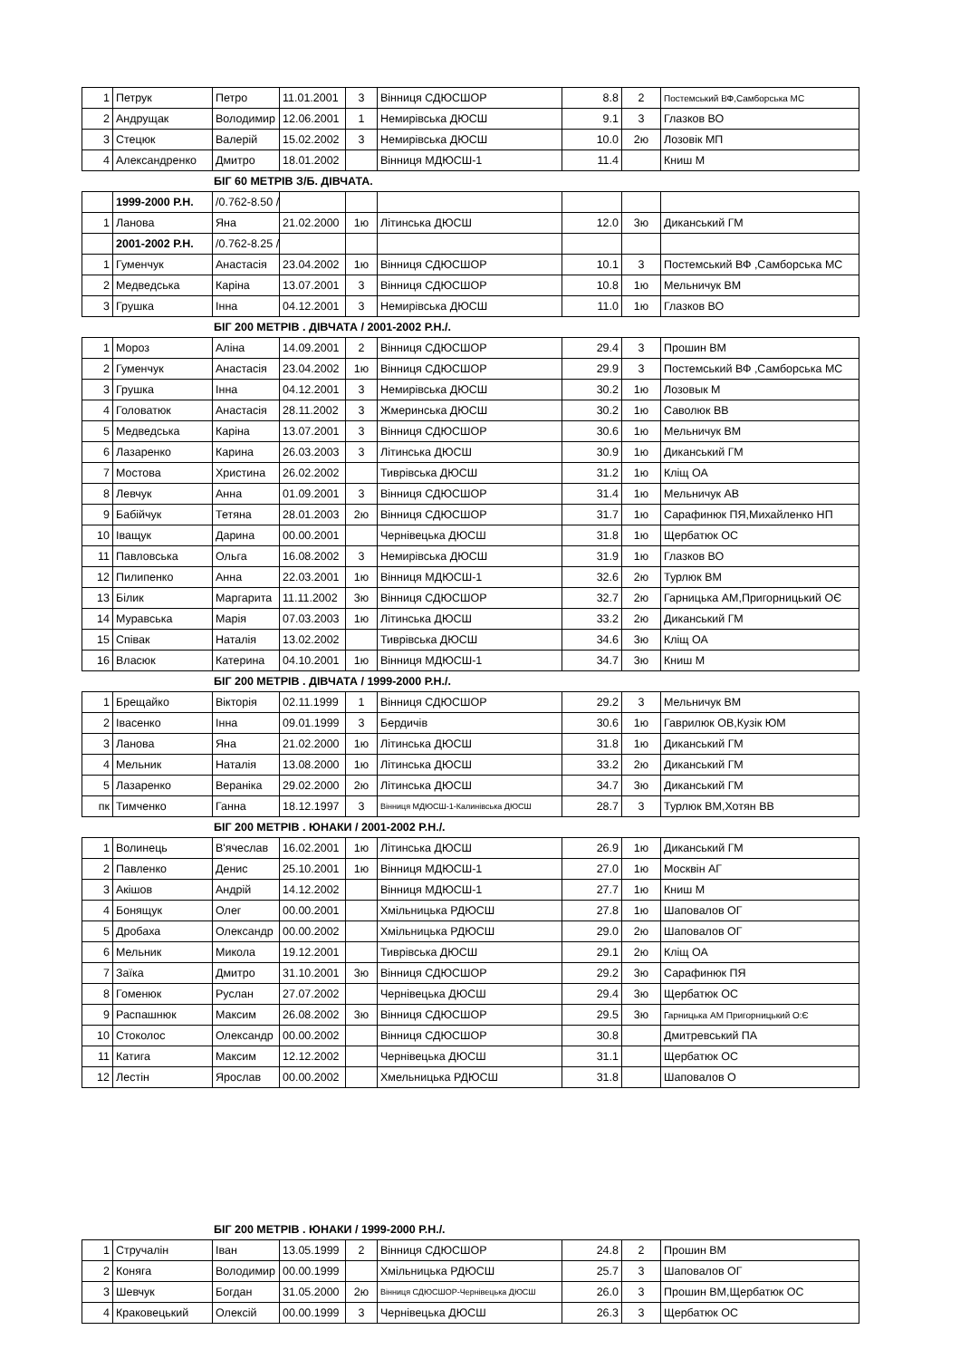| 1 | Петрук | Петро | 11.01.2001 | 3 | Вінниця СДЮСШОР | 8.8 | 2 | Постемський ВФ,Самборська МС |
| 2 | Андрущак | Володимир | 12.06.2001 | 1 | Немирівська ДЮСШ | 9.1 | 3 | Глазков ВО |
| 3 | Стецюк | Валерій | 15.02.2002 | 3 | Немирівська ДЮСШ | 10.0 | 2ю | Лозовік МП |
| 4 | Александренко | Дмитро | 18.01.2002 | | Вінниця МДЮСШ-1 | 11.4 | | Книш М |
БІГ 60 МЕТРІВ З/Б. ДІВЧАТА.
| | 1999-2000 Р.Н. | /0.762-8.50 / | | | | | | |
| 1 | Ланова | Яна | 21.02.2000 | 1ю | Літинська ДЮСШ | 12.0 | 3ю | Диканський ГМ |
| | 2001-2002 Р.Н. | /0.762-8.25 / | | | | | | |
| 1 | Гуменчук | Анастасія | 23.04.2002 | 1ю | Вінниця СДЮСШОР | 10.1 | 3 | Постемський ВФ ,Самборська МС |
| 2 | Медведська | Каріна | 13.07.2001 | 3 | Вінниця СДЮСШОР | 10.8 | 1ю | Мельничук ВМ |
| 3 | Грушка | Інна | 04.12.2001 | 3 | Немирівська ДЮСШ | 11.0 | 1ю | Глазков ВО |
БІГ 200 МЕТРІВ . ДІВЧАТА / 2001-2002 Р.Н./.
| 1 | Мороз | Аліна | 14.09.2001 | 2 | Вінниця СДЮСШОР | 29.4 | 3 | Прошин ВМ |
| 2 | Гуменчук | Анастасія | 23.04.2002 | 1ю | Вінниця СДЮСШОР | 29.9 | 3 | Постемський ВФ ,Самборська МС |
| 3 | Грушка | Інна | 04.12.2001 | 3 | Немирівська ДЮСШ | 30.2 | 1ю | Лозовык М |
| 4 | Головатюк | Анастасія | 28.11.2002 | 3 | Жмеринська ДЮСШ | 30.2 | 1ю | Саволюк ВВ |
| 5 | Медведська | Каріна | 13.07.2001 | 3 | Вінниця СДЮСШОР | 30.6 | 1ю | Мельничук ВМ |
| 6 | Лазаренко | Карина | 26.03.2003 | 3 | Літинська ДЮСШ | 30.9 | 1ю | Диканський ГМ |
| 7 | Мостова | Христина | 26.02.2002 | | Тиврівська ДЮСШ | 31.2 | 1ю | Кліщ ОА |
| 8 | Левчук | Анна | 01.09.2001 | 3 | Вінниця СДЮСШОР | 31.4 | 1ю | Мельничук АВ |
| 9 | Бабійчук | Тетяна | 28.01.2003 | 2ю | Вінниця СДЮСШОР | 31.7 | 1ю | Сарафинюк ПЯ,Михайленко НП |
| 10 | Іващук | Дарина | 00.00.2001 | | Чернівецька ДЮСШ | 31.8 | 1ю | Щербатюк ОС |
| 11 | Павловська | Ольга | 16.08.2002 | 3 | Немирівська ДЮСШ | 31.9 | 1ю | Глазков ВО |
| 12 | Пилипенко | Анна | 22.03.2001 | 1ю | Вінниця МДЮСШ-1 | 32.6 | 2ю | Турлюк ВМ |
| 13 | Білик | Маргарита | 11.11.2002 | 3ю | Вінниця СДЮСШОР | 32.7 | 2ю | Гарницька АМ,Пригорницький ОЄ |
| 14 | Муравська | Марія | 07.03.2003 | 1ю | Літинська ДЮСШ | 33.2 | 2ю | Диканський ГМ |
| 15 | Співак | Наталія | 13.02.2002 | | Тиврівська ДЮСШ | 34.6 | 3ю | Кліщ ОА |
| 16 | Власюк | Катерина | 04.10.2001 | 1ю | Вінниця МДЮСШ-1 | 34.7 | 3ю | Книш М |
БІГ 200 МЕТРІВ . ДІВЧАТА / 1999-2000 Р.Н./.
| 1 | Брещайко | Вікторія | 02.11.1999 | 1 | Вінниця СДЮСШОР | 29.2 | 3 | Мельничук ВМ |
| 2 | Івасенко | Інна | 09.01.1999 | 3 | Бердичів | 30.6 | 1ю | Гаврилюк ОВ,Кузік ЮМ |
| 3 | Ланова | Яна | 21.02.2000 | 1ю | Літинська ДЮСШ | 31.8 | 1ю | Диканський ГМ |
| 4 | Мельник | Наталія | 13.08.2000 | 1ю | Літинська ДЮСШ | 33.2 | 2ю | Диканський ГМ |
| 5 | Лазаренко | Вераніка | 29.02.2000 | 2ю | Літинська ДЮСШ | 34.7 | 3ю | Диканський ГМ |
| пк | Тимченко | Ганна | 18.12.1997 | 3 | Вінниця МДЮСШ-1-Калинівська ДЮСШ | 28.7 | 3 | Турлюк ВМ,Хотян ВВ |
БІГ 200 МЕТРІВ . ЮНАКИ / 2001-2002 Р.Н./.
| 1 | Волинець | В'ячеслав | 16.02.2001 | 1ю | Літинська ДЮСШ | 26.9 | 1ю | Диканський ГМ |
| 2 | Павленко | Денис | 25.10.2001 | 1ю | Вінниця МДЮСШ-1 | 27.0 | 1ю | Москвін АГ |
| 3 | Акішов | Андрій | 14.12.2002 | | Вінниця МДЮСШ-1 | 27.7 | 1ю | Книш М |
| 4 | Бонящук | Олег | 00.00.2001 | | Хмільницька РДЮСШ | 27.8 | 1ю | Шаповалов ОГ |
| 5 | Дробаха | Олександр | 00.00.2002 | | Хмільницька РДЮСШ | 29.0 | 2ю | Шаповалов ОГ |
| 6 | Мельник | Микола | 19.12.2001 | | Тиврівська ДЮСШ | 29.1 | 2ю | Кліщ ОА |
| 7 | Заїка | Дмитро | 31.10.2001 | 3ю | Вінниця СДЮСШОР | 29.2 | 3ю | Сарафинюк ПЯ |
| 8 | Гоменюк | Руслан | 27.07.2002 | | Чернівецька ДЮСШ | 29.4 | 3ю | Щербатюк ОС |
| 9 | Распашнюк | Максим | 26.08.2002 | 3ю | Вінниця СДЮСШОР | 29.5 | 3ю | Гарницька АМ Пригорницький О:Є |
| 10 | Стоколос | Олександр | 00.00.2002 | | Вінниця СДЮСШОР | 30.8 | | Дмитревський ПА |
| 11 | Катига | Максим | 12.12.2002 | | Чернівецька ДЮСШ | 31.1 | | Щербатюк ОС |
| 12 | Лестін | Ярослав | 00.00.2002 | | Хмельницька РДЮСШ | 31.8 | | Шаповалов О |
БІГ 200 МЕТРІВ . ЮНАКИ / 1999-2000 Р.Н./.
| 1 | Стручалін | Іван | 13.05.1999 | 2 | Вінниця СДЮСШОР | 24.8 | 2 | Прошин ВМ |
| 2 | Коняга | Володимир | 00.00.1999 | | Хмільницька РДЮСШ | 25.7 | 3 | Шаповалов ОГ |
| 3 | Шевчук | Богдан | 31.05.2000 | 2ю | Вінниця СДЮСШОР-Чернівецька ДЮСШ | 26.0 | 3 | Прошин ВМ,Щербатюк ОС |
| 4 | Краковецький | Олексій | 00.00.1999 | 3 | Чернівецька ДЮСШ | 26.3 | 3 | Щербатюк ОС |